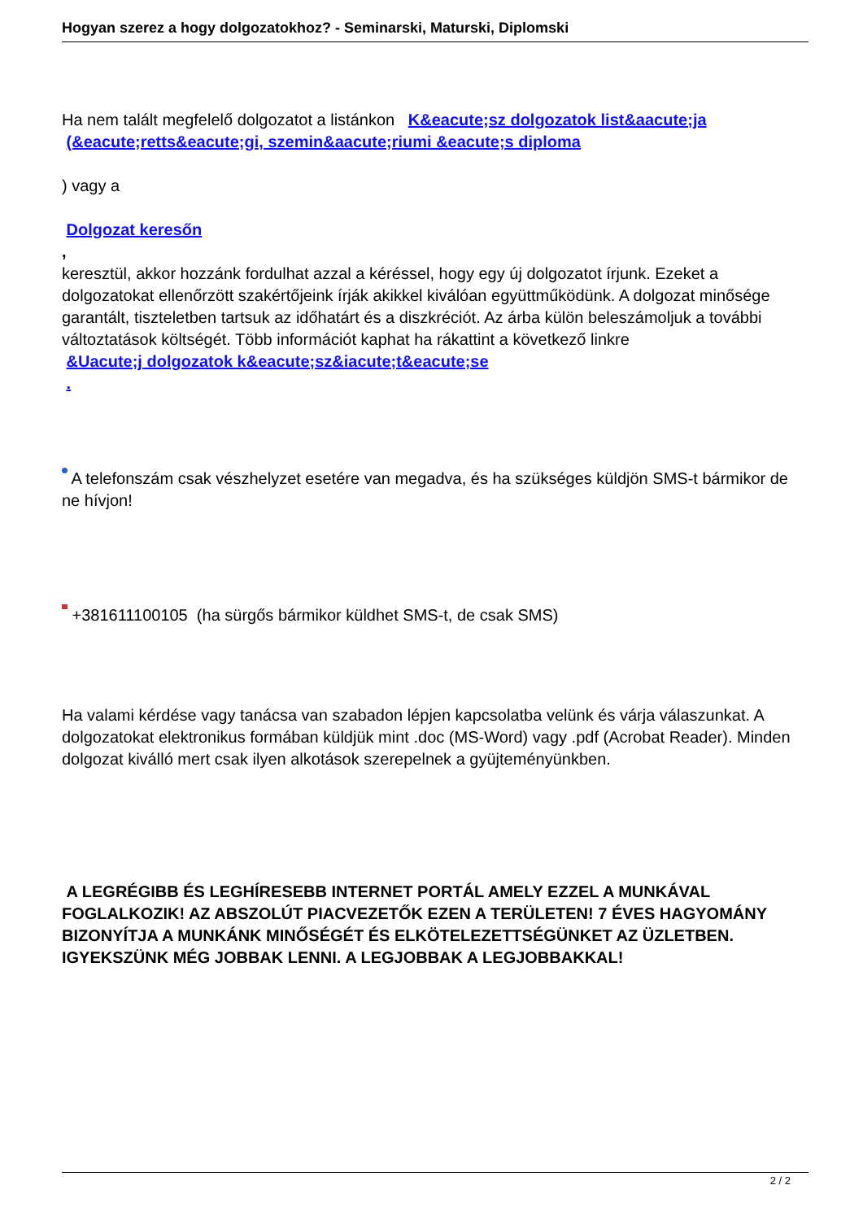Hogyan szerez a hogy dolgozatokhoz? - Seminarski, Maturski, Diplomski
Ha nem talált megfelelő dolgozatot a listánkon K&eacute;sz dolgozatok list&aacute;ja
(&eacute;retts&eacute;gi, szemin&aacute;riumi &eacute;s diploma
) vagy a
Dolgozat keresőn
,
keresztül, akkor hozzánk fordulhat azzal a kéréssel, hogy egy új dolgozatot írjunk. Ezeket a dolgozatokat ellenőrzött szakértőjeink írják akikkel kiválóan együttműködünk. A dolgozat minősége garantált, tiszteletben tartsuk az időhatárt és a diszkréciót. Az árba külön beleszámoljuk a további változtatások költségét. Több információt kaphat ha rákattint a következő linkre
&Uacute;j dolgozatok k&eacute;sz&iacute;t&eacute;se
.
A telefonszám csak vészhelyzet esetére van megadva, és ha szükséges küldjön SMS-t bármikor de ne hívjon!
+381611100105 (ha sürgős bármikor küldhet SMS-t, de csak SMS)
Ha valami kérdése vagy tanácsa van szabadon lépjen kapcsolatba velünk és várja válaszunkat. A dolgozatokat elektronikus formában küldjük mint .doc (MS-Word) vagy .pdf (Acrobat Reader). Minden dolgozat kiválló mert csak ilyen alkotások szerepelnek a gyüjteményünkben.
A LEGRÉGIBB ÉS LEGHÍRESEBB INTERNET PORTÁL AMELY EZZEL A MUNKÁVAL FOGLALKOZIK! AZ ABSZOLÚT PIACVEZETŐK EZEN A TERÜLETEN! 7 ÉVES HAGYOMÁNY BIZONYÍTJA A MUNKÁNK MINŐSÉGÉT ÉS ELKÖTELEZETTSÉGÜNKET AZ ÜZLETBEN. IGYEKSZÜNK MÉG JOBBAK LENNI. A LEGJOBBAK A LEGJOBBAKKAL!
2 / 2